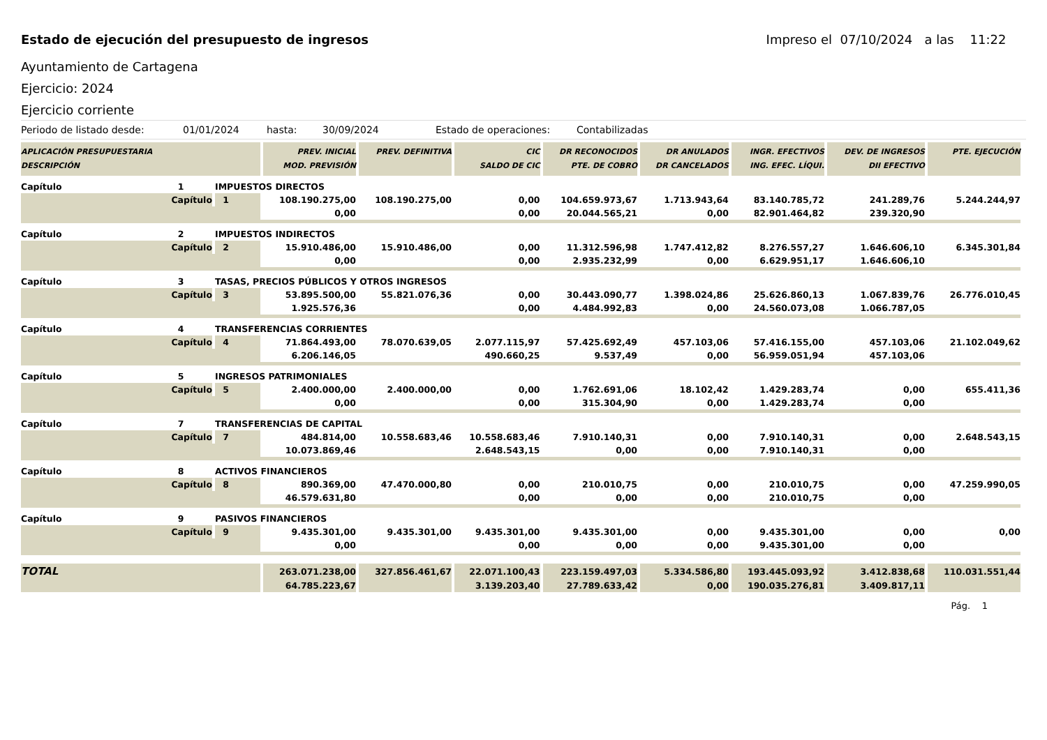Estado de ejecución del presupuesto de ingresos Impreso el 07/10/2024 a las 11:22
Ayuntamiento de Cartagena
Ejercicio: 2024
Ejercicio corriente
Periodo de listado desde: 01/01/2024 hasta: 30/09/2024 Estado de operaciones: Contabilizadas
| APLICACIÓN PRESUPUESTARIA DESCRIPCIÓN | | | PREV. INICIAL MOD. PREVISIÓN | PREV. DEFINITIVA | CIC SALDO DE CIC | DR RECONOCIDOS PTE. DE COBRO | DR ANULADOS DR CANCELADOS | INGR. EFECTIVOS ING. EFEC. LÍQUI. | DEV. DE INGRESOS DII EFECTIVO | PTE. EJECUCIÓN |
| --- | --- | --- | --- | --- | --- | --- | --- | --- | --- | --- |
| Capítulo | 1 | IMPUESTOS DIRECTOS | | | | | | | | |
| Capítulo | | 1 | 108.190.275,00 | 108.190.275,00 | 0,00 | 104.659.973,67 | 1.713.943,64 | 83.140.785,72 | 241.289,76 | 5.244.244,97 |
| | | | 0,00 | | 0,00 | 20.044.565,21 | 0,00 | 82.901.464,82 | 239.320,90 | |
| Capítulo | 2 | IMPUESTOS INDIRECTOS | | | | | | | | |
| Capítulo | | 2 | 15.910.486,00 | 15.910.486,00 | 0,00 | 11.312.596,98 | 1.747.412,82 | 8.276.557,27 | 1.646.606,10 | 6.345.301,84 |
| | | | 0,00 | | 0,00 | 2.935.232,99 | 0,00 | 6.629.951,17 | 1.646.606,10 | |
| Capítulo | 3 | TASAS, PRECIOS PÚBLICOS Y OTROS INGRESOS | | | | | | | | |
| Capítulo | | 3 | 53.895.500,00 | 55.821.076,36 | 0,00 | 30.443.090,77 | 1.398.024,86 | 25.626.860,13 | 1.067.839,76 | 26.776.010,45 |
| | | | 1.925.576,36 | | 0,00 | 4.484.992,83 | 0,00 | 24.560.073,08 | 1.066.787,05 | |
| Capítulo | 4 | TRANSFERENCIAS CORRIENTES | | | | | | | | |
| Capítulo | | 4 | 71.864.493,00 | 78.070.639,05 | 2.077.115,97 | 57.425.692,49 | 457.103,06 | 57.416.155,00 | 457.103,06 | 21.102.049,62 |
| | | | 6.206.146,05 | | 490.660,25 | 9.537,49 | 0,00 | 56.959.051,94 | 457.103,06 | |
| Capítulo | 5 | INGRESOS PATRIMONIALES | | | | | | | | |
| Capítulo | | 5 | 2.400.000,00 | 2.400.000,00 | 0,00 | 1.762.691,06 | 18.102,42 | 1.429.283,74 | 0,00 | 655.411,36 |
| | | | 0,00 | | 0,00 | 315.304,90 | 0,00 | 1.429.283,74 | 0,00 | |
| Capítulo | 7 | TRANSFERENCIAS DE CAPITAL | | | | | | | | |
| Capítulo | | 7 | 484.814,00 | 10.558.683,46 | 10.558.683,46 | 7.910.140,31 | 0,00 | 7.910.140,31 | 0,00 | 2.648.543,15 |
| | | | 10.073.869,46 | | 2.648.543,15 | 0,00 | 0,00 | 7.910.140,31 | 0,00 | |
| Capítulo | 8 | ACTIVOS FINANCIEROS | | | | | | | | |
| Capítulo | | 8 | 890.369,00 | 47.470.000,80 | 0,00 | 210.010,75 | 0,00 | 210.010,75 | 0,00 | 47.259.990,05 |
| | | | 46.579.631,80 | | 0,00 | 0,00 | 0,00 | 210.010,75 | 0,00 | |
| Capítulo | 9 | PASIVOS FINANCIEROS | | | | | | | | |
| Capítulo | | 9 | 9.435.301,00 | 9.435.301,00 | 9.435.301,00 | 9.435.301,00 | 0,00 | 9.435.301,00 | 0,00 | 0,00 |
| | | | 0,00 | | 0,00 | 0,00 | 0,00 | 9.435.301,00 | 0,00 | |
| TOTAL | | | 263.071.238,00 | 327.856.461,67 | 22.071.100,43 | 223.159.497,03 | 5.334.586,80 | 193.445.093,92 | 3.412.838,68 | 110.031.551,44 |
| | | | 64.785.223,67 | | 3.139.203,40 | 27.789.633,42 | 0,00 | 190.035.276,81 | 3.409.817,11 | |
Pág. 1